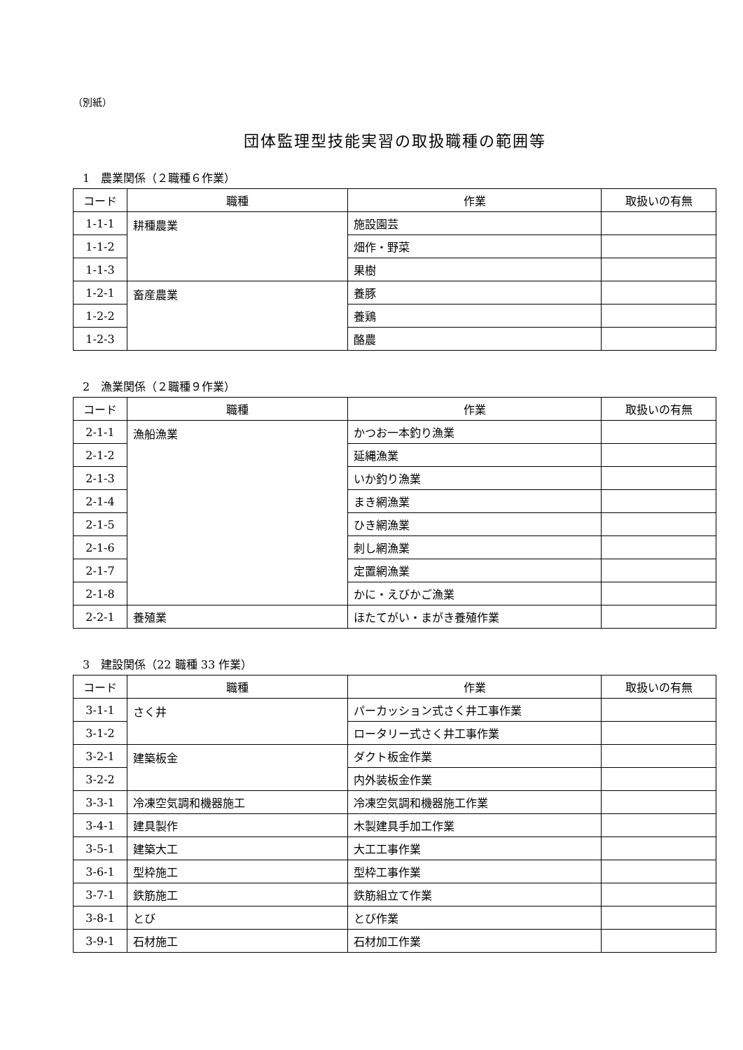（別紙）
団体監理型技能実習の取扱職種の範囲等
1　農業関係（２職種６作業）
| コード | 職種 | 作業 | 取扱いの有無 |
| --- | --- | --- | --- |
| 1-1-1 | 耕種農業 | 施設園芸 | |
| 1-1-2 | | 畑作・野菜 | |
| 1-1-3 | | 果樹 | |
| 1-2-1 | 畜産農業 | 養豚 | |
| 1-2-2 | | 養鶏 | |
| 1-2-3 | | 酪農 | |
2　漁業関係（２職種９作業）
| コード | 職種 | 作業 | 取扱いの有無 |
| --- | --- | --- | --- |
| 2-1-1 | 漁船漁業 | かつお一本釣り漁業 | |
| 2-1-2 | | 延縄漁業 | |
| 2-1-3 | | いか釣り漁業 | |
| 2-1-4 | | まき網漁業 | |
| 2-1-5 | | ひき網漁業 | |
| 2-1-6 | | 刺し網漁業 | |
| 2-1-7 | | 定置網漁業 | |
| 2-1-8 | | かに・えびかご漁業 | |
| 2-2-1 | 養殖業 | ほたてがい・まがき養殖作業 | |
3　建設関係（22 職種 33 作業）
| コード | 職種 | 作業 | 取扱いの有無 |
| --- | --- | --- | --- |
| 3-1-1 | さく井 | パーカッション式さく井工事作業 | |
| 3-1-2 | | ロータリー式さく井工事作業 | |
| 3-2-1 | 建築板金 | ダクト板金作業 | |
| 3-2-2 | | 内外装板金作業 | |
| 3-3-1 | 冷凍空気調和機器施工 | 冷凍空気調和機器施工作業 | |
| 3-4-1 | 建具製作 | 木製建具手加工作業 | |
| 3-5-1 | 建築大工 | 大工工事作業 | |
| 3-6-1 | 型枠施工 | 型枠工事作業 | |
| 3-7-1 | 鉄筋施工 | 鉄筋組立て作業 | |
| 3-8-1 | とび | とび作業 | |
| 3-9-1 | 石材施工 | 石材加工作業 | |